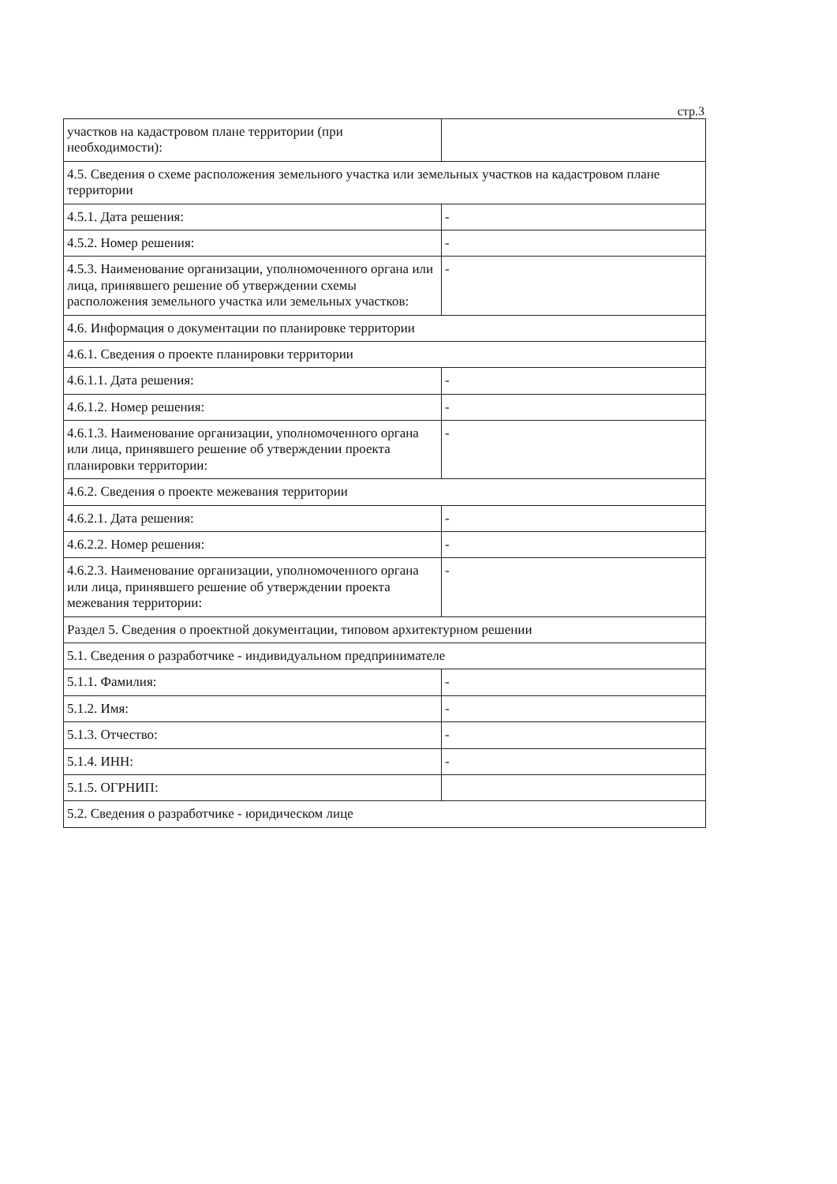стр.3
| участков на кадастровом плане территории (при необходимости): | |
| 4.5. Сведения о схеме расположения земельного участка или земельных участков на кадастровом плане территории | |
| 4.5.1. Дата решения: | - |
| 4.5.2. Номер решения: | - |
| 4.5.3. Наименование организации, уполномоченного органа или лица, принявшего решение об утверждении схемы расположения земельного участка или земельных участков: | - |
| 4.6. Информация о документации по планировке территории | |
| 4.6.1. Сведения о проекте планировки территории | |
| 4.6.1.1. Дата решения: | - |
| 4.6.1.2. Номер решения: | - |
| 4.6.1.3. Наименование организации, уполномоченного органа или лица, принявшего решение об утверждении проекта планировки территории: | - |
| 4.6.2. Сведения о проекте межевания территории | |
| 4.6.2.1. Дата решения: | - |
| 4.6.2.2. Номер решения: | - |
| 4.6.2.3. Наименование организации, уполномоченного органа или лица, принявшего решение об утверждении проекта межевания территории: | - |
| Раздел 5. Сведения о проектной документации, типовом архитектурном решении | |
| 5.1. Сведения о разработчике - индивидуальном предпринимателе | |
| 5.1.1. Фамилия: | - |
| 5.1.2. Имя: | - |
| 5.1.3. Отчество: | - |
| 5.1.4. ИНН: | - |
| 5.1.5. ОГРНИП: | |
| 5.2. Сведения о разработчике - юридическом лице | |